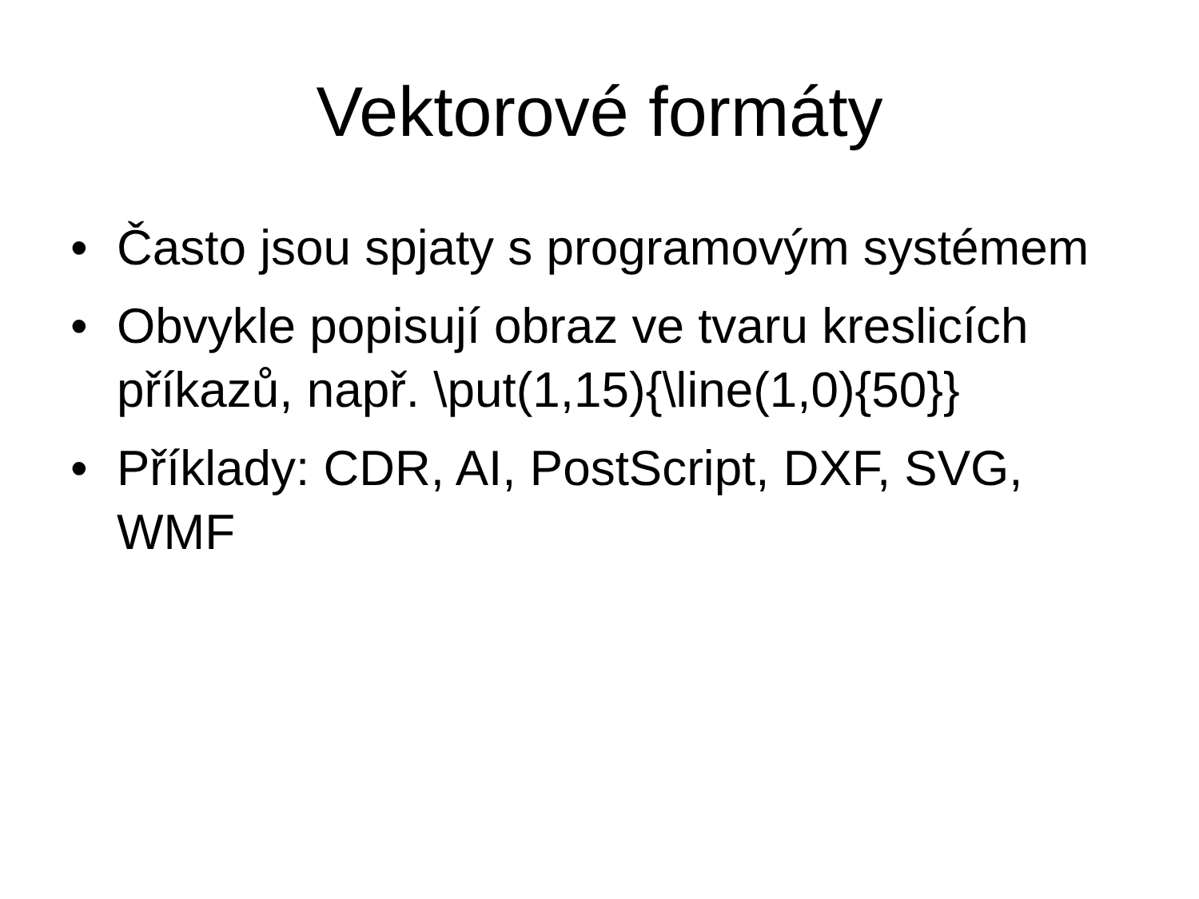Vektorové formáty
• Často jsou spjaty s programovým systémem
• Obvykle popisují obraz ve tvaru kreslicích příkazů, např. \put(1,15){\line(1,0){50}}
• Příklady: CDR, AI, PostScript, DXF, SVG, WMF